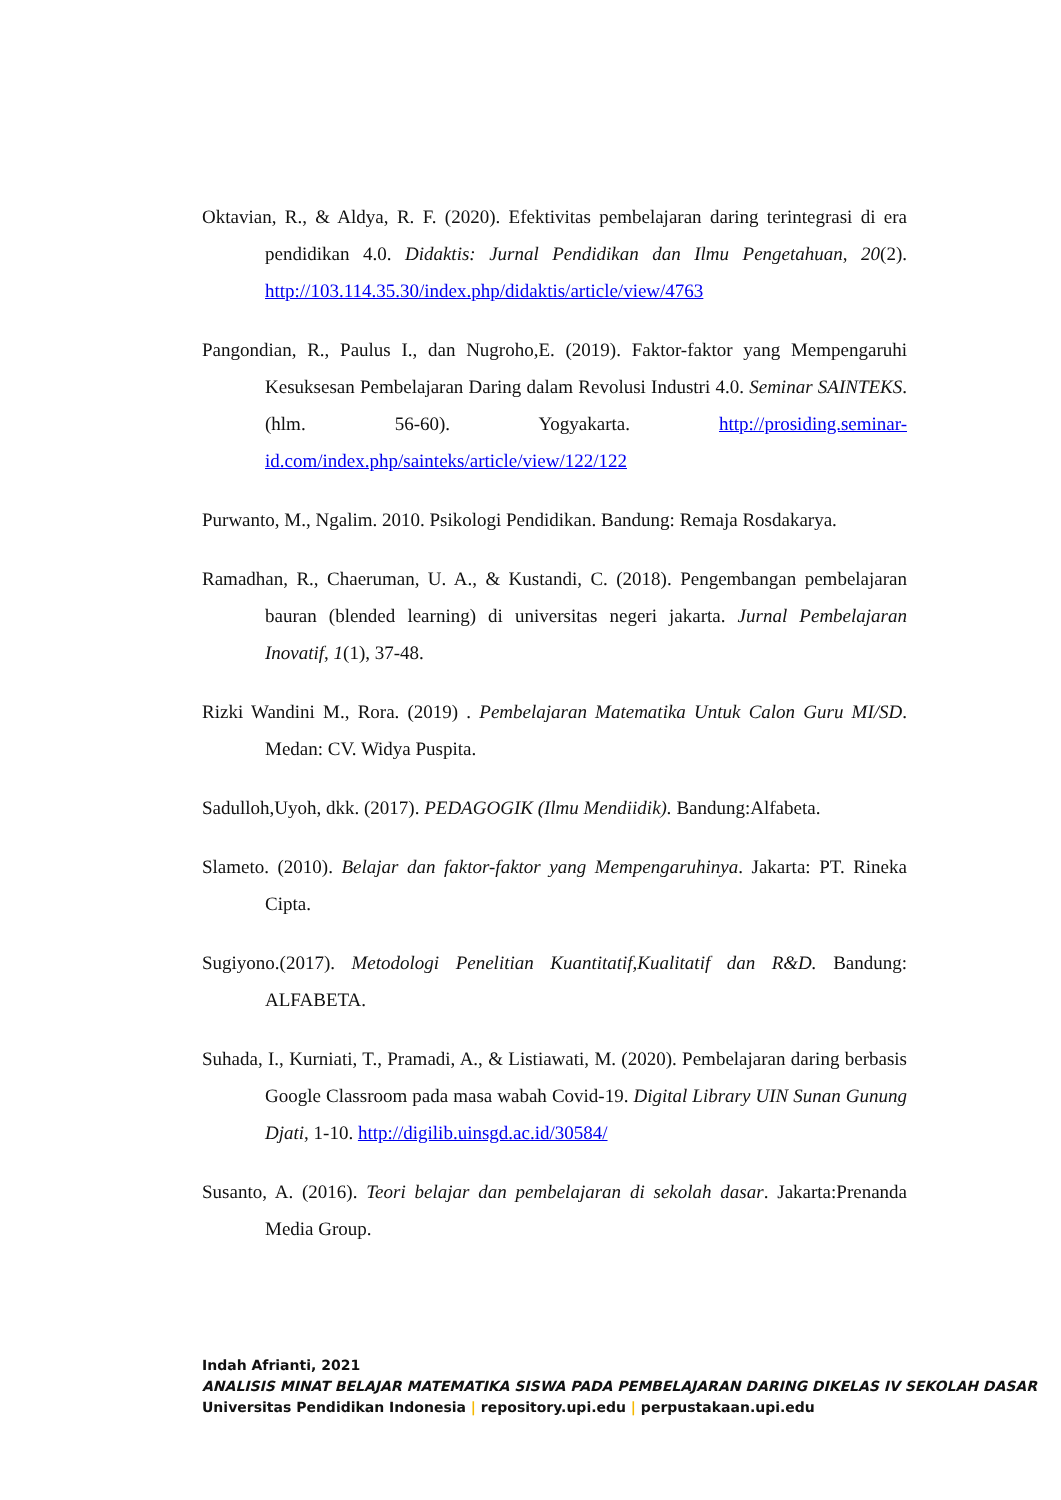Oktavian, R., & Aldya, R. F. (2020). Efektivitas pembelajaran daring terintegrasi di era pendidikan 4.0. Didaktis: Jurnal Pendidikan dan Ilmu Pengetahuan, 20(2). http://103.114.35.30/index.php/didaktis/article/view/4763
Pangondian, R., Paulus I., dan Nugroho,E. (2019). Faktor-faktor yang Mempengaruhi Kesuksesan Pembelajaran Daring dalam Revolusi Industri 4.0. Seminar SAINTEKS. (hlm. 56-60). Yogyakarta. http://prosiding.seminar-id.com/index.php/sainteks/article/view/122/122
Purwanto, M., Ngalim. 2010. Psikologi Pendidikan. Bandung: Remaja Rosdakarya.
Ramadhan, R., Chaeruman, U. A., & Kustandi, C. (2018). Pengembangan pembelajaran bauran (blended learning) di universitas negeri jakarta. Jurnal Pembelajaran Inovatif, 1(1), 37-48.
Rizki Wandini M., Rora. (2019) . Pembelajaran Matematika Untuk Calon Guru MI/SD. Medan: CV. Widya Puspita.
Sadulloh,Uyoh, dkk. (2017). PEDAGOGIK (Ilmu Mendiidik). Bandung:Alfabeta.
Slameto. (2010). Belajar dan faktor-faktor yang Mempengaruhinya. Jakarta: PT. Rineka Cipta.
Sugiyono.(2017). Metodologi Penelitian Kuantitatif,Kualitatif dan R&D. Bandung: ALFABETA.
Suhada, I., Kurniati, T., Pramadi, A., & Listiawati, M. (2020). Pembelajaran daring berbasis Google Classroom pada masa wabah Covid-19. Digital Library UIN Sunan Gunung Djati, 1-10. http://digilib.uinsgd.ac.id/30584/
Susanto, A. (2016). Teori belajar dan pembelajaran di sekolah dasar. Jakarta:Prenanda Media Group.
Indah Afrianti, 2021
ANALISIS MINAT BELAJAR MATEMATIKA SISWA PADA PEMBELAJARAN DARING DIKELAS IV SEKOLAH DASAR
Universitas Pendidikan Indonesia | repository.upi.edu | perpustakaan.upi.edu